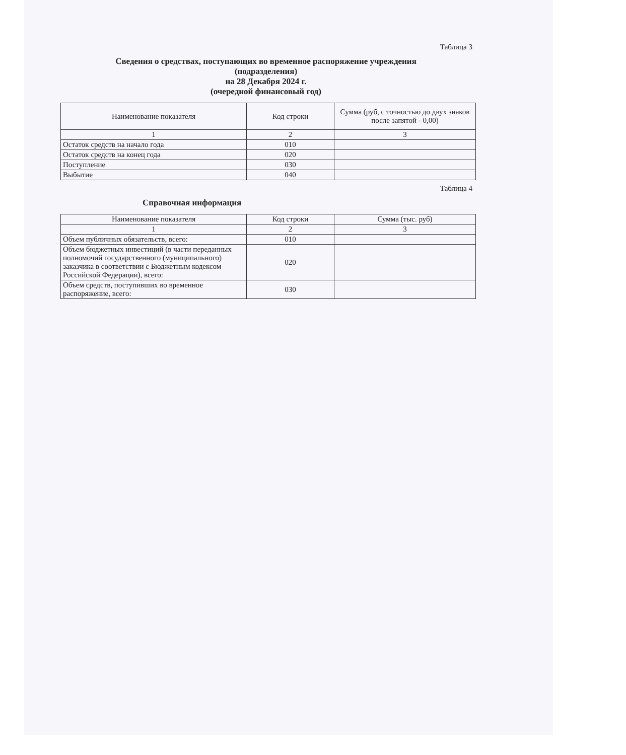Таблица 3
Сведения о средствах, поступающих во временное распоряжение учреждения
(подразделения)
на 28 Декабря 2024 г.
(очередной финансовый год)
| Наименование показателя | Код строки | Сумма (руб, с точностью до двух знаков после запятой - 0,00) |
| 1 | 2 | 3 |
| Остаток средств на начало года | 010 | |
| Остаток средств на конец года | 020 | |
| Поступление | 030 | |
| Выбытие | 040 | |
Таблица 4
Справочная информация
| Наименование показателя | Код строки | Сумма (тыс. руб) |
| 1 | 2 | 3 |
| Объем публичных обязательств, всего: | 010 | |
| Объем бюджетных инвестиций (в части переданных полномочий государственного (муниципального) заказчика в соответствии с Бюджетным кодексом Российской Федерации), всего: | 020 | |
| Объем средств, поступивших во временное распоряжение, всего: | 030 | |